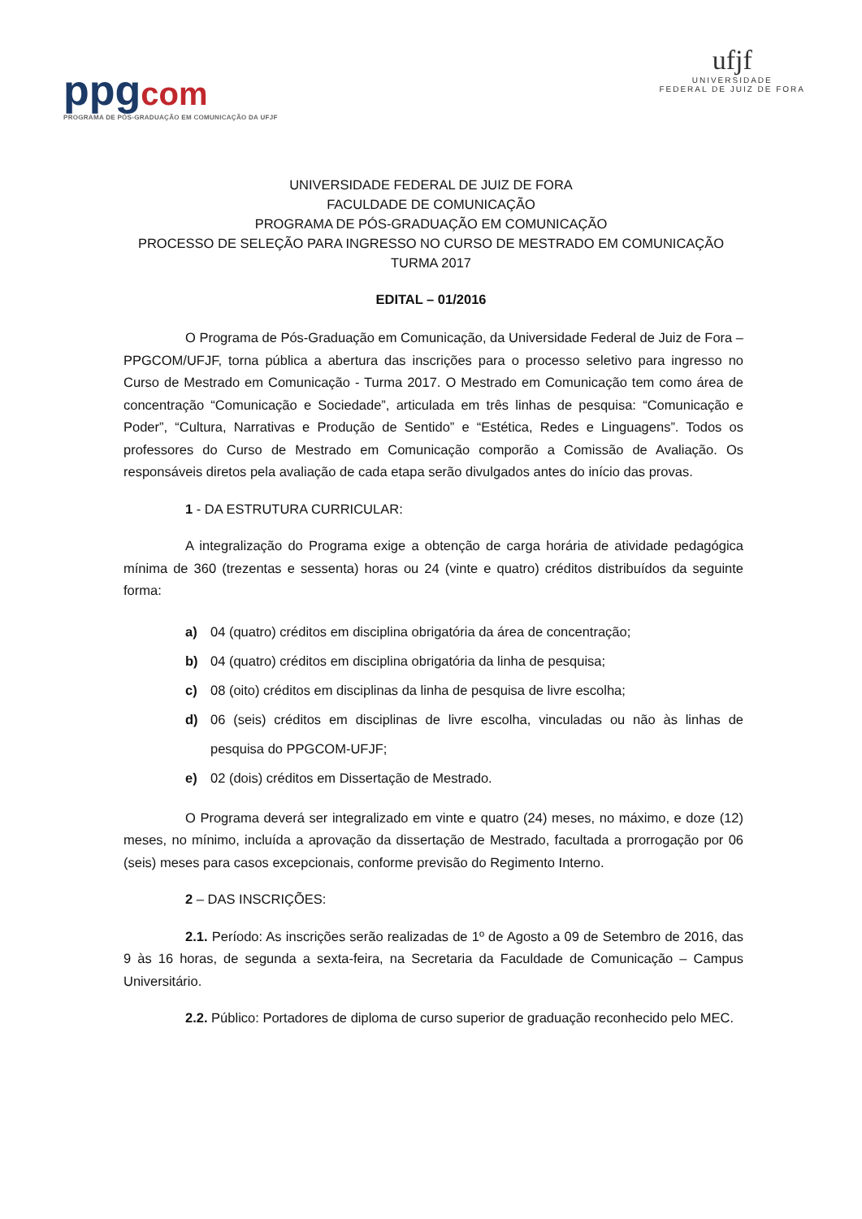ppgcom
PROGRAMA DE PÓS-GRADUAÇÃO EM COMUNICAÇÃO DA UFJF
ufjf
UNIVERSIDADE
FEDERAL DE JUIZ DE FORA
UNIVERSIDADE FEDERAL DE JUIZ DE FORA
FACULDADE DE COMUNICAÇÃO
PROGRAMA DE PÓS-GRADUAÇÃO EM COMUNICAÇÃO
PROCESSO DE SELEÇÃO PARA INGRESSO NO CURSO DE MESTRADO EM COMUNICAÇÃO
TURMA 2017
EDITAL – 01/2016
O Programa de Pós-Graduação em Comunicação, da Universidade Federal de Juiz de Fora – PPGCOM/UFJF, torna pública a abertura das inscrições para o processo seletivo para ingresso no Curso de Mestrado em Comunicação - Turma 2017. O Mestrado em Comunicação tem como área de concentração “Comunicação e Sociedade”, articulada em três linhas de pesquisa: “Comunicação e Poder”, “Cultura, Narrativas e Produção de Sentido” e “Estética, Redes e Linguagens”. Todos os professores do Curso de Mestrado em Comunicação comporão a Comissão de Avaliação. Os responsáveis diretos pela avaliação de cada etapa serão divulgados antes do início das provas.
1 - DA ESTRUTURA CURRICULAR:
A integralização do Programa exige a obtenção de carga horária de atividade pedagógica mínima de 360 (trezentas e sessenta) horas ou 24 (vinte e quatro) créditos distribuídos da seguinte forma:
a) 04 (quatro) créditos em disciplina obrigatória da área de concentração;
b) 04 (quatro) créditos em disciplina obrigatória da linha de pesquisa;
c) 08 (oito) créditos em disciplinas da linha de pesquisa de livre escolha;
d) 06 (seis) créditos em disciplinas de livre escolha, vinculadas ou não às linhas de pesquisa do PPGCOM-UFJF;
e) 02 (dois) créditos em Dissertação de Mestrado.
O Programa deverá ser integralizado em vinte e quatro (24) meses, no máximo, e doze (12) meses, no mínimo, incluída a aprovação da dissertação de Mestrado, facultada a prorrogação por 06 (seis) meses para casos excepcionais, conforme previsão do Regimento Interno.
2 – DAS INSCRIÇÕES:
2.1. Período: As inscrições serão realizadas de 1º de Agosto a 09 de Setembro de 2016, das 9 às 16 horas, de segunda a sexta-feira, na Secretaria da Faculdade de Comunicação – Campus Universitário.
2.2. Público: Portadores de diploma de curso superior de graduação reconhecido pelo MEC.